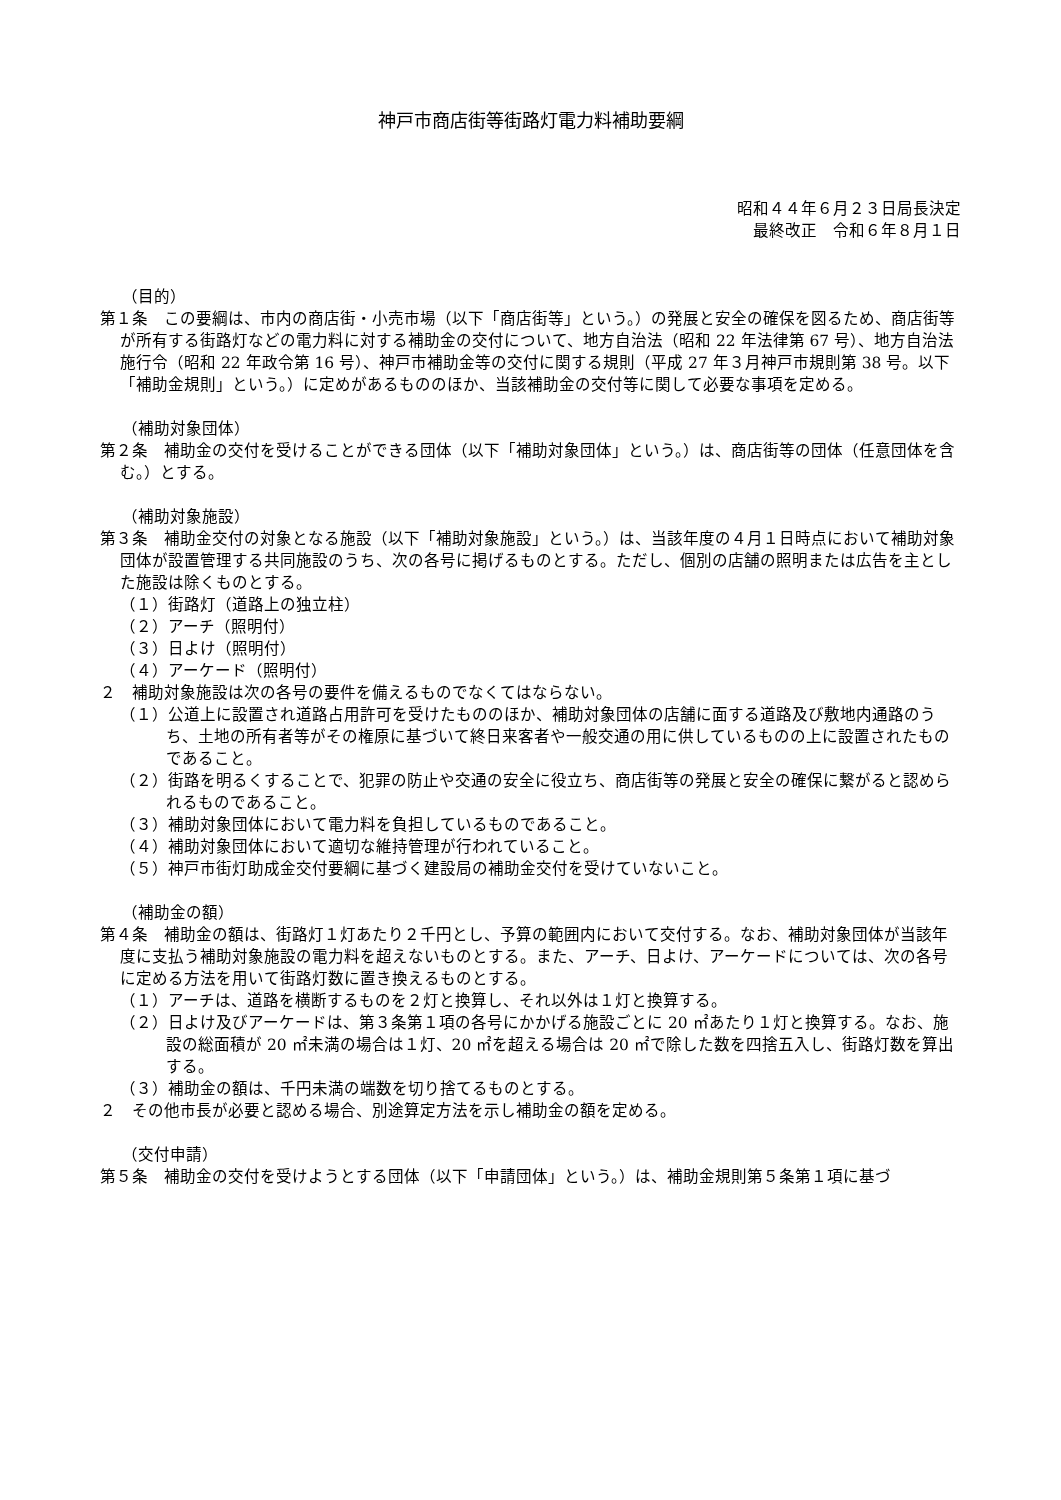神戸市商店街等街路灯電力料補助要綱
昭和４４年６月２３日局長決定
最終改正　令和６年８月１日
（目的）
第１条　この要綱は、市内の商店街・小売市場（以下「商店街等」という。）の発展と安全の確保を図るため、商店街等が所有する街路灯などの電力料に対する補助金の交付について、地方自治法（昭和 22 年法律第 67 号）、地方自治法施行令（昭和 22 年政令第 16 号）、神戸市補助金等の交付に関する規則（平成 27 年３月神戸市規則第 38 号。以下「補助金規則」という。）に定めがあるもののほか、当該補助金の交付等に関して必要な事項を定める。
（補助対象団体）
第２条　補助金の交付を受けることができる団体（以下「補助対象団体」という。）は、商店街等の団体（任意団体を含む。）とする。
（補助対象施設）
第３条　補助金交付の対象となる施設（以下「補助対象施設」という。）は、当該年度の４月１日時点において補助対象団体が設置管理する共同施設のうち、次の各号に掲げるものとする。ただし、個別の店舗の照明または広告を主とした施設は除くものとする。
（１）街路灯（道路上の独立柱）
（２）アーチ（照明付）
（３）日よけ（照明付）
（４）アーケード（照明付）
２　補助対象施設は次の各号の要件を備えるものでなくてはならない。
（１）公道上に設置され道路占用許可を受けたもののほか、補助対象団体の店舗に面する道路及び敷地内通路のうち、土地の所有者等がその権原に基づいて終日来客者や一般交通の用に供しているものの上に設置されたものであること。
（２）街路を明るくすることで、犯罪の防止や交通の安全に役立ち、商店街等の発展と安全の確保に繋がると認められるものであること。
（３）補助対象団体において電力料を負担しているものであること。
（４）補助対象団体において適切な維持管理が行われていること。
（５）神戸市街灯助成金交付要綱に基づく建設局の補助金交付を受けていないこと。
（補助金の額）
第４条　補助金の額は、街路灯１灯あたり２千円とし、予算の範囲内において交付する。なお、補助対象団体が当該年度に支払う補助対象施設の電力料を超えないものとする。また、アーチ、日よけ、アーケードについては、次の各号に定める方法を用いて街路灯数に置き換えるものとする。
（１）アーチは、道路を横断するものを２灯と換算し、それ以外は１灯と換算する。
（２）日よけ及びアーケードは、第３条第１項の各号にかかげる施設ごとに 20 ㎡あたり１灯と換算する。なお、施設の総面積が 20 ㎡未満の場合は１灯、20 ㎡を超える場合は 20 ㎡で除した数を四捨五入し、街路灯数を算出する。
（３）補助金の額は、千円未満の端数を切り捨てるものとする。
２　その他市長が必要と認める場合、別途算定方法を示し補助金の額を定める。
（交付申請）
第５条　補助金の交付を受けようとする団体（以下「申請団体」という。）は、補助金規則第５条第１項に基づ